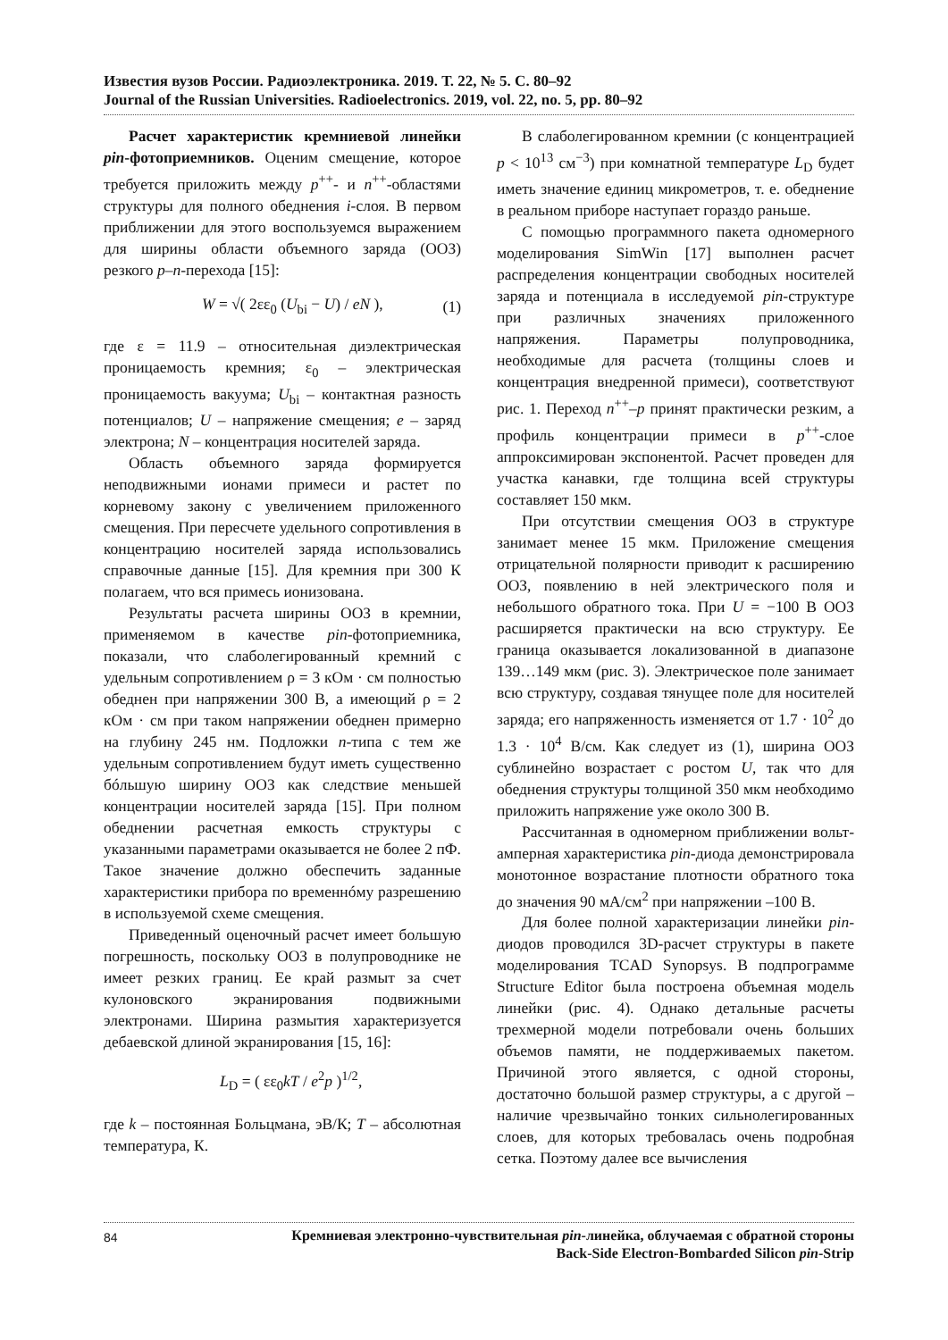Известия вузов России. Радиоэлектроника. 2019. Т. 22, № 5. С. 80–92
Journal of the Russian Universities. Radioelectronics. 2019, vol. 22, no. 5, pp. 80–92
Расчет характеристик кремниевой линейки pin-фотоприемников. Оценим смещение, которое требуется приложить между p<sup>++</sup>- и n<sup>++</sup>-областями структуры для полного обеднения i-слоя. В первом приближении для этого воспользуемся выражением для ширины области объемного заряда (ООЗ) резкого p–n-перехода [15]:
W = √( 2εε<sub>0</sub> (U<sub>bi</sub> − U) / eN ), (1)
где ε = 11.9 – относительная диэлектрическая проницаемость кремния; ε<sub>0</sub> – электрическая проницаемость вакуума; U<sub>bi</sub> – контактная разность потенциалов; U – напряжение смещения; e – заряд электрона; N – концентрация носителей заряда.
Область объемного заряда формируется неподвижными ионами примеси и растет по корневому закону с увеличением приложенного смещения. При пересчете удельного сопротивления в концентрацию носителей заряда использовались справочные данные [15]. Для кремния при 300 К полагаем, что вся примесь ионизована.
Результаты расчета ширины ООЗ в кремнии, применяемом в качестве pin-фотоприемника, показали, что слаболегированный кремний с удельным сопротивлением ρ = 3 кОм · см полностью обеднен при напряжении 300 В, а имеющий ρ = 2 кОм · см при таком напряжении обеднен примерно на глубину 245 нм. Подложки n-типа с тем же удельным сопротивлением будут иметь существенно бóльшую ширину ООЗ как следствие меньшей концентрации носителей заряда [15]. При полном обеднении расчетная емкость структуры с указанными параметрами оказывается не более 2 пФ. Такое значение должно обеспечить заданные характеристики прибора по временнóму разрешению в используемой схеме смещения.
Приведенный оценочный расчет имеет большую погрешность, поскольку ООЗ в полупроводнике не имеет резких границ. Ее край размыт за счет кулоновского экранирования подвижными электронами. Ширина размытия характеризуется дебаевской длиной экранирования [15, 16]:
L<sub>D</sub> = ( εε<sub>0</sub>kT / e<sup>2</sup>p )<sup>1/2</sup>,
где k – постоянная Больцмана, эВ/К; T – абсолютная температура, К.
В слаболегированном кремнии (с концентрацией p < 10<sup>13</sup> см<sup>−3</sup>) при комнатной температуре L<sub>D</sub> будет иметь значение единиц микрометров, т. е. обеднение в реальном приборе наступает гораздо раньше.
С помощью программного пакета одномерного моделирования SimWin [17] выполнен расчет распределения концентрации свободных носителей заряда и потенциала в исследуемой pin-структуре при различных значениях приложенного напряжения. Параметры полупроводника, необходимые для расчета (толщины слоев и концентрация внедренной примеси), соответствуют рис. 1. Переход n<sup>++</sup>–p принят практически резким, а профиль концентрации примеси в p<sup>++</sup>-слое аппроксимирован экспонентой. Расчет проведен для участка канавки, где толщина всей структуры составляет 150 мкм.
При отсутствии смещения ООЗ в структуре занимает менее 15 мкм. Приложение смещения отрицательной полярности приводит к расширению ООЗ, появлению в ней электрического поля и небольшого обратного тока. При U = −100 В ООЗ расширяется практически на всю структуру. Ее граница оказывается локализованной в диапазоне 139…149 мкм (рис. 3). Электрическое поле занимает всю структуру, создавая тянущее поле для носителей заряда; его напряженность изменяется от 1.7 · 10<sup>2</sup> до 1.3 · 10<sup>4</sup> В/см. Как следует из (1), ширина ООЗ сублинейно возрастает с ростом U, так что для обеднения структуры толщиной 350 мкм необходимо приложить напряжение уже около 300 В.
Рассчитанная в одномерном приближении вольт-амперная характеристика pin-диода демонстрировала монотонное возрастание плотности обратного тока до значения 90 мА/см<sup>2</sup> при напряжении –100 В.
Для более полной характеризации линейки pin-диодов проводился 3D-расчет структуры в пакете моделирования TCAD Synopsys. В подпрограмме Structure Editor была построена объемная модель линейки (рис. 4). Однако детальные расчеты трехмерной модели потребовали очень больших объемов памяти, не поддерживаемых пакетом. Причиной этого является, с одной стороны, достаточно большой размер структуры, а с другой – наличие чрезвычайно тонких сильнолегированных слоев, для которых требовалась очень подробная сетка. Поэтому далее все вычисления
84
Кремниевая электронно-чувствительная pin-линейка, облучаемая с обратной стороны
Back-Side Electron-Bombarded Silicon pin-Strip